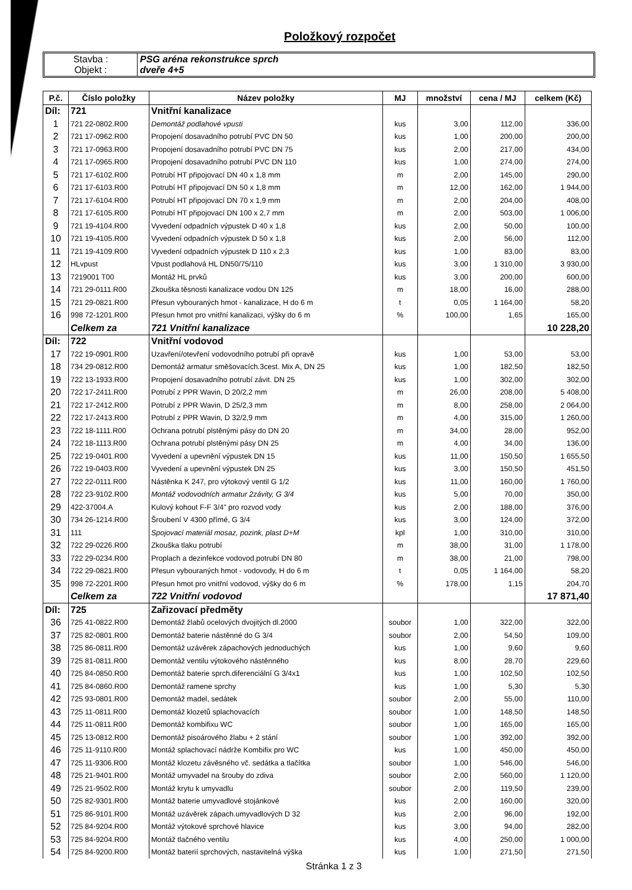Položkový rozpočet
Stavba :
Objekt :
PSG aréna rekonstrukce sprch
dveře 4+5
| P.č. | Číslo položky | Název položky | MJ | množství | cena / MJ | celkem (Kč) |
| --- | --- | --- | --- | --- | --- | --- |
| Díl: | 721 | Vnitřní kanalizace | | | | |
| 1 | 721 22-0802.R00 | Demontáž podlahové vpusti | kus | 3,00 | 112,00 | 336,00 |
| 2 | 721 17-0962.R00 | Propojení dosavadního potrubí PVC DN 50 | kus | 1,00 | 200,00 | 200,00 |
| 3 | 721 17-0963.R00 | Propojení dosavadního potrubí PVC DN 75 | kus | 2,00 | 217,00 | 434,00 |
| 4 | 721 17-0965.R00 | Propojení dosavadního potrubí PVC DN 110 | kus | 1,00 | 274,00 | 274,00 |
| 5 | 721 17-6102.R00 | Potrubí HT připojovací DN 40 x 1,8 mm | m | 2,00 | 145,00 | 290,00 |
| 6 | 721 17-6103.R00 | Potrubí HT připojovací DN 50 x 1,8 mm | m | 12,00 | 162,00 | 1 944,00 |
| 7 | 721 17-6104.R00 | Potrubí HT připojovací DN 70 x 1,9 mm | m | 2,00 | 204,00 | 408,00 |
| 8 | 721 17-6105.R00 | Potrubí HT připojovací DN 100 x 2,7 mm | m | 2,00 | 503,00 | 1 006,00 |
| 9 | 721 19-4104.R00 | Vyvedení odpadních výpustek D 40 x 1,8 | kus | 2,00 | 50,00 | 100,00 |
| 10 | 721 19-4105.R00 | Vyvedení odpadních výpustek D 50 x 1,8 | kus | 2,00 | 56,00 | 112,00 |
| 11 | 721 19-4109.R00 | Vyvedení odpadních výpustek D 110 x 2,3 | kus | 1,00 | 83,00 | 83,00 |
| 12 | HLvpust | Vpust podlahová HL DN50/75/110 | kus | 3,00 | 1 310,00 | 3 930,00 |
| 13 | 7219001 T00 | Montáž HL prvků | kus | 3,00 | 200,00 | 600,00 |
| 14 | 721 29-0111.R00 | Zkouška těsnosti kanalizace vodou DN 125 | m | 18,00 | 16,00 | 288,00 |
| 15 | 721 29-0821.R00 | Přesun vybouraných hmot - kanalizace, H do 6 m | t | 0,05 | 1 164,00 | 58,20 |
| 16 | 998 72-1201.R00 | Přesun hmot pro vnitřní kanalizaci, výšky do 6 m | % | 100,00 | 1,65 | 165,00 |
| | Celkem za | 721 Vnitřní kanalizace | | | | 10 228,20 |
| Díl: | 722 | Vnitřní vodovod | | | | |
| 17 | 722 19-0901.R00 | Uzavření/otevření vodovodního potrubí při opravě | kus | 1,00 | 53,00 | 53,00 |
| 18 | 734 29-0812.R00 | Demontáž armatur směšovacích.3cest. Mix A, DN 25 | kus | 1,00 | 182,50 | 182,50 |
| 19 | 722 13-1933.R00 | Propojení dosavadního potrubí závit. DN 25 | kus | 1,00 | 302,00 | 302,00 |
| 20 | 722 17-2411.R00 | Potrubí z PPR Wavin, D 20/2,2 mm | m | 26,00 | 208,00 | 5 408,00 |
| 21 | 722 17-2412.R00 | Potrubí z PPR Wavin, D 25/2,3 mm | m | 8,00 | 258,00 | 2 064,00 |
| 22 | 722 17-2413.R00 | Potrubí z PPR Wavin, D 32/2,9 mm | m | 4,00 | 315,00 | 1 260,00 |
| 23 | 722 18-1111.R00 | Ochrana potrubí plstěnými pásy do DN 20 | m | 34,00 | 28,00 | 952,00 |
| 24 | 722 18-1113.R00 | Ochrana potrubí plstěnými pásy DN 25 | m | 4,00 | 34,00 | 136,00 |
| 25 | 722 19-0401.R00 | Vyvedení a upevnění výpustek DN 15 | kus | 11,00 | 150,50 | 1 655,50 |
| 26 | 722 19-0403.R00 | Vyvedení a upevnění výpustek DN 25 | kus | 3,00 | 150,50 | 451,50 |
| 27 | 722 22-0111.R00 | Nástěnka K 247, pro výtokový ventil G 1/2 | kus | 11,00 | 160,00 | 1 760,00 |
| 28 | 722 23-9102.R00 | Montáž vodovodních armatur 2závity, G 3/4 | kus | 5,00 | 70,00 | 350,00 |
| 29 | 422-37004.A | Kulový kohout F-F 3/4" pro rozvod vody | kus | 2,00 | 188,00 | 376,00 |
| 30 | 734 26-1214.R00 | Šroubení V 4300 přímé, G 3/4 | kus | 3,00 | 124,00 | 372,00 |
| 31 | 111 | Spojovací materiál mosaz, pozink, plast D+M | kpl | 1,00 | 310,00 | 310,00 |
| 32 | 722 29-0226.R00 | Zkouška tlaku potrubí | m | 38,00 | 31,00 | 1 178,00 |
| 33 | 722 29-0234.R00 | Proplach a dezinfekce vodovod.potrubí DN 80 | m | 38,00 | 21,00 | 798,00 |
| 34 | 722 29-0821.R00 | Přesun vybouraných hmot - vodovody, H do 6 m | t | 0,05 | 1 164,00 | 58,20 |
| 35 | 998 72-2201.R00 | Přesun hmot pro vnitřní vodovod, výšky do 6 m | % | 178,00 | 1,15 | 204,70 |
| | Celkem za | 722 Vnitřní vodovod | | | | 17 871,40 |
| Díl: | 725 | Zařizovací předměty | | | | |
| 36 | 725 41-0822.R00 | Demontáž žlabů ocelových dvojitých dl.2000 | soubor | 1,00 | 322,00 | 322,00 |
| 37 | 725 82-0801.R00 | Demontáž baterie nástěnné do G 3/4 | soubor | 2,00 | 54,50 | 109,00 |
| 38 | 725 86-0811.R00 | Demontáž uzávěrek zápachových jednoduchých | kus | 1,00 | 9,60 | 9,60 |
| 39 | 725 81-0811.R00 | Demontáž ventilu výtokového nástěnného | kus | 8,00 | 28,70 | 229,60 |
| 40 | 725 84-0850.R00 | Demontáž baterie sprch.diferenciální G 3/4x1 | kus | 1,00 | 102,50 | 102,50 |
| 41 | 725 84-0860.R00 | Demontáž ramene sprchy | kus | 1,00 | 5,30 | 5,30 |
| 42 | 725 93-0801.R00 | Demontáž madel, sedátek | soubor | 2,00 | 55,00 | 110,00 |
| 43 | 725 11-0811.R00 | Demontáž klozetů splachovacích | soubor | 1,00 | 148,50 | 148,50 |
| 44 | 725 11-0811.R00 | Demontáž kombifixu WC | soubor | 1,00 | 165,00 | 165,00 |
| 45 | 725 13-0812.R00 | Demontáž pisoárového žlabu + 2 stání | soubor | 1,00 | 392,00 | 392,00 |
| 46 | 725 11-9110.R00 | Montáž splachovací nádrže Kombifix pro WC | kus | 1,00 | 450,00 | 450,00 |
| 47 | 725 11-9306.R00 | Montáž klozetu závěsného vč. sedátka a tlačítka | soubor | 1,00 | 546,00 | 546,00 |
| 48 | 725 21-9401.R00 | Montáž umyvadel na šrouby do zdiva | soubor | 2,00 | 560,00 | 1 120,00 |
| 49 | 725 21-9502.R00 | Montáž krytu k umyvadlu | soubor | 2,00 | 119,50 | 239,00 |
| 50 | 725 82-9301.R00 | Montáž baterie umyvadlové stojánkové | kus | 2,00 | 160,00 | 320,00 |
| 51 | 725 86-9101.R00 | Montáž uzávěrek zápach.umyvadlových D 32 | kus | 2,00 | 96,00 | 192,00 |
| 52 | 725 84-9204.R00 | Montáž výtokové sprchové hlavice | kus | 3,00 | 94,00 | 282,00 |
| 53 | 725 84-9204.R00 | Montáž tlačného ventilu | kus | 4,00 | 250,00 | 1 000,00 |
| 54 | 725 84-9200.R00 | Montáž baterií sprchových, nastavitelná výška | kus | 1,00 | 271,50 | 271,50 |
Stránka 1 z 3